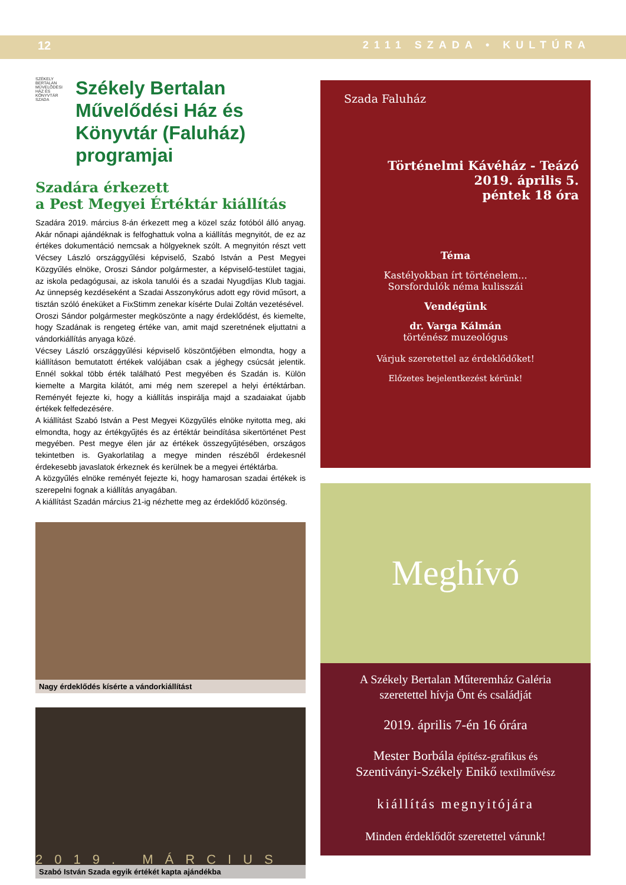12 2111 SZADA • KULTÚRA
SZÉKELY BERTALAN MŰVELŐDÉSI HÁZ ÉS KÖNYVTÁR SZADA
Székely Bertalan Művelődési Ház és Könyvtár (Faluház) programjai
Szadára érkezett
a Pest Megyei Értéktár kiállítás
Szadára 2019. március 8-án érkezett meg a közel száz fotóból álló anyag. Akár nőnapi ajándéknak is felfoghattuk volna a kiállítás megnyitót, de ez az értékes dokumentáció nemcsak a hölgyeknek szólt. A megnyitón részt vett Vécsey László országgyűlési képviselő, Szabó István a Pest Megyei Közgyűlés elnöke, Oroszi Sándor polgármester, a képviselő-testület tagjai, az iskola pedagógusai, az iskola tanulói és a szadai Nyugdíjas Klub tagjai. Az ünnepség kezdéseként a Szadai Asszonykórus adott egy rövid műsort, a tisztán szóló éneküket a FixStimm zenekar kísérte Dulai Zoltán vezetésével.
Oroszi Sándor polgármester megköszönte a nagy érdeklődést, és kiemelte, hogy Szadának is rengeteg értéke van, amit majd szeretnének eljuttatni a vándorkiállítás anyaga közé.
Vécsey László országgyűlési képviselő köszöntőjében elmondta, hogy a kiállításon bemutatott értékek valójában csak a jéghegy csúcsát jelentik. Ennél sokkal több érték található Pest megyében és Szadán is. Külön kiemelte a Margita kilátót, ami még nem szerepel a helyi értéktárban. Reményét fejezte ki, hogy a kiállítás inspirálja majd a szadaiakat újabb értékek felfedezésére.
A kiállítást Szabó István a Pest Megyei Közgyűlés elnöke nyitotta meg, aki elmondta, hogy az értékgyűjtés és az értéktár beindítása sikertörténet Pest megyében. Pest megye élen jár az értékek összegyűjtésében, országos tekintetben is. Gyakorlatilag a megye minden részéből érdekesnél érdekesebb javaslatok érkeznek és kerülnek be a megyei értéktárba.
A közgyűlés elnöke reményét fejezte ki, hogy hamarosan szadai értékek is szerepelni fognak a kiállítás anyagában.
A kiállítást Szadán március 21-ig nézhette meg az érdeklődő közönség.
Nagy érdeklődés kísérte a vándorkiállítást
Szabó István Szada egyik értékét kapta ajándékba
Szada Faluház
Történelmi Kávéház - Teázó
2019. április 5.
péntek 18 óra
Téma
Kastélyokban írt történelem...
Sorsfordulók néma kulisszái
Vendégünk
dr. Varga Kálmán
történész muzeológus
Várjuk szeretettel az érdeklődőket!
Előzetes bejelentkezést kérünk!
Meghívó
A Székely Bertalan Műteremház Galéria
szeretettel hívja Önt és családját
2019. április 7-én 16 órára
Mester Borbála építész-grafikus és
Szentiványi-Székely Enikő textilművész
kiállítás megnyitójára
Minden érdeklődőt szeretettel várunk!
2019. MÁRCIUS